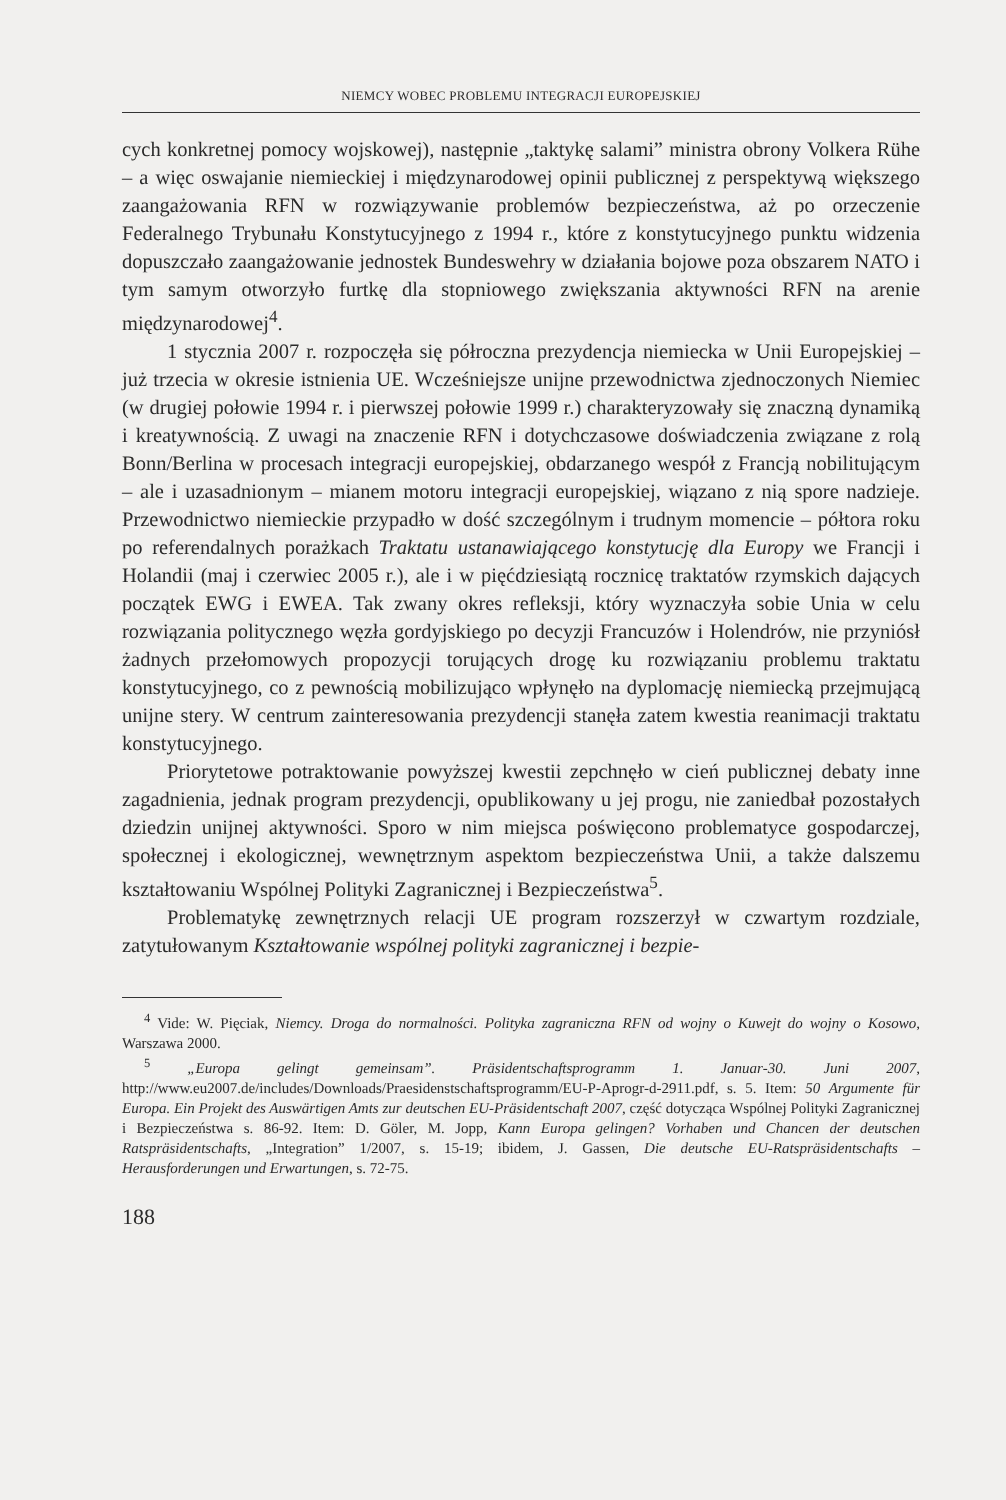NIEMCY WOBEC PROBLEMU INTEGRACJI EUROPEJSKIEJ
cych konkretnej pomocy wojskowej), następnie „taktykę salami” ministra obrony Volkera Rühe – a więc oswajanie niemieckiej i międzynarodowej opinii publicznej z perspektywą większego zaangażowania RFN w rozwiązywanie problemów bezpieczeństwa, aż po orzeczenie Federalnego Trybunału Konstytucyjnego z 1994 r., które z konstytucyjnego punktu widzenia dopuszczało zaangażowanie jednostek Bundeswehry w działania bojowe poza obszarem NATO i tym samym otworzyło furtkę dla stopniowego zwiększania aktywności RFN na arenie międzynarodowej<sup>4</sup>.
1 stycznia 2007 r. rozpoczęła się półroczna prezydencja niemiecka w Unii Europejskiej – już trzecia w okresie istnienia UE. Wcześniejsze unijne przewodnictwa zjednoczonych Niemiec (w drugiej połowie 1994 r. i pierwszej połowie 1999 r.) charakteryzowały się znaczną dynamiką i kreatywnością. Z uwagi na znaczenie RFN i dotychczasowe doświadczenia związane z rolą Bonn/Berlina w procesach integracji europejskiej, obdarzanego wespół z Francją nobilitującym – ale i uzasadnionym – mianem motoru integracji europejskiej, wiązano z nią spore nadzieje. Przewodnictwo niemieckie przypadło w dość szczególnym i trudnym momencie – półtora roku po referendalnych porażkach Traktatu ustanawiającego konstytucję dla Europy we Francji i Holandii (maj i czerwiec 2005 r.), ale i w pięćdziesiątą rocznicę traktatów rzymskich dających początek EWG i EWEA. Tak zwany okres refleksji, który wyznaczyła sobie Unia w celu rozwiązania politycznego węzła gordyjskiego po decyzji Francuzów i Holendrów, nie przyniósł żadnych przełomowych propozycji torujących drogę ku rozwiązaniu problemu traktatu konstytucyjnego, co z pewnością mobilizująco wpłynęło na dyplomację niemiecką przejmującą unijne stery. W centrum zainteresowania prezydencji stanęła zatem kwestia reanimacji traktatu konstytucyjnego.
Priorytetowe potraktowanie powyższej kwestii zepchnęło w cień publicznej debaty inne zagadnienia, jednak program prezydencji, opublikowany u jej progu, nie zaniedbał pozostałych dziedzin unijnej aktywności. Sporo w nim miejsca poświęcono problematyce gospodarczej, społecznej i ekologicznej, wewnętrznym aspektom bezpieczeństwa Unii, a także dalszemu kształtowaniu Wspólnej Polityki Zagranicznej i Bezpieczeństwa<sup>5</sup>.
Problematykę zewnętrznych relacji UE program rozszerzył w czwartym rozdziale, zatytułowanym Kształtowanie wspólnej polityki zagranicznej i bezpie-
<sup>4</sup> Vide: W. Pięciak, Niemcy. Droga do normalności. Polityka zagraniczna RFN od wojny o Kuwejt do wojny o Kosowo, Warszawa 2000.
<sup>5</sup> „Europa gelingt gemeinsam”. Präsidentschaftsprogramm 1. Januar-30. Juni 2007, http://www.eu2007.de/includes/Downloads/Praesidenstschaftsprogramm/EU-P-Aprogr-d-2911.pdf, s. 5. Item: 50 Argumente für Europa. Ein Projekt des Auswärtigen Amts zur deutschen EU-Präsidentschaft 2007, część dotycząca Wspólnej Polityki Zagranicznej i Bezpieczeństwa s. 86-92. Item: D. Göler, M. Jopp, Kann Europa gelingen? Vorhaben und Chancen der deutschen Ratspräsidentschafts, „Integration” 1/2007, s. 15-19; ibidem, J. Gassen, Die deutsche EU-Ratspräsidentschafts – Herausforderungen und Erwartungen, s. 72-75.
188